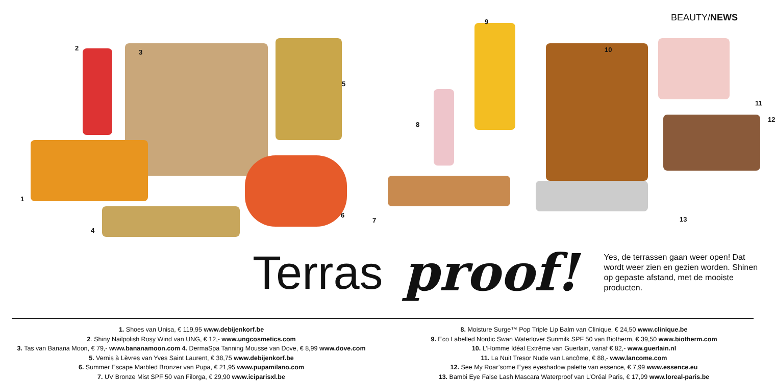BEAUTY/NEWS
2
3
5
1
4
6
9
10
11
12
8
7 13
Terras proof! Yes, de terrassen gaan weer open! Dat wordt weer zien en gezien worden. Shinen op gepaste afstand, met de mooiste producten.
1. Shoes van Unisa, € 119,95 www.debijenkorf.be
2. Shiny Nailpolish Rosy Wind van UNG, € 12,- www.ungcosmetics.com
3. Tas van Banana Moon, € 79,- www.bananamoon.com 4. DermaSpa Tanning Mousse van Dove, € 8,99 www.dove.com
5. Vernis à Lèvres van Yves Saint Laurent, € 38,75 www.debijenkorf.be
6. Summer Escape Marbled Bronzer van Pupa, € 21,95 www.pupamilano.com
7. UV Bronze Mist SPF 50 van Filorga, € 29,90 www.iciparisxl.be
8. Moisture Surge™ Pop Triple Lip Balm van Clinique, € 24,50 www.clinique.be
9. Eco Labelled Nordic Swan Waterlover Sunmilk SPF 50 van Biotherm, € 39,50 www.biotherm.com
10. L’Homme Idéal Extrême van Guerlain, vanaf € 82,- www.guerlain.nl
11. La Nuit Tresor Nude van Lancôme, € 88,- www.lancome.com
12. See My Roar’some Eyes eyeshadow palette van essence, € 7,99 www.essence.eu
13. Bambi Eye False Lash Mascara Waterproof van L’Oréal Paris, € 17,99 www.loreal-paris.be